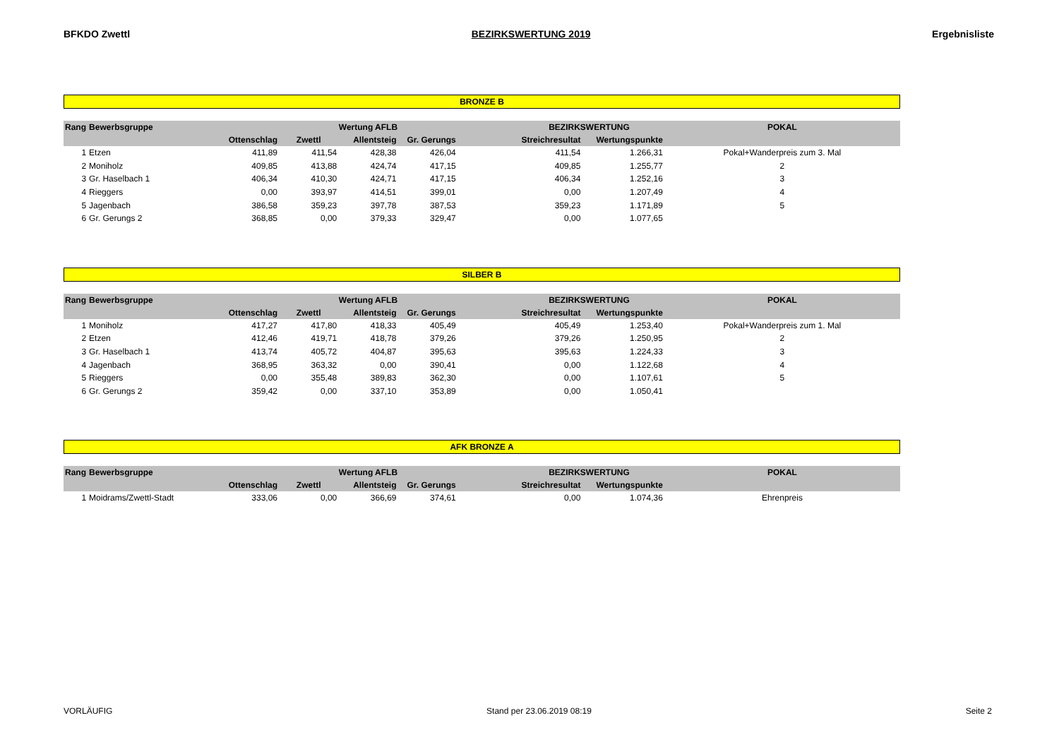BFKDO Zwettl BEZIRKSWERTUNG 2019 Ergebnisliste
BRONZE B
| Rang | Bewerbsgruppe | Wertung AFLB | | | | | BEZIRKSWERTUNG | | POKAL |
| --- | --- | --- | --- | --- | --- | --- | --- | --- | --- |
| | | Ottenschlag | Zwettl | Allentsteig | Gr. Gerungs | | Streichresultat | Wertungspunkte | |
| 1 | Etzen | 411,89 | 411,54 | 428,38 | 426,04 | | 411,54 | 1.266,31 | Pokal+Wanderpreis zum 3. Mal |
| 2 | Moniholz | 409,85 | 413,88 | 424,74 | 417,15 | | 409,85 | 1.255,77 | 2 |
| 3 | Gr. Haselbach 1 | 406,34 | 410,30 | 424,71 | 417,15 | | 406,34 | 1.252,16 | 3 |
| 4 | Rieggers | 0,00 | 393,97 | 414,51 | 399,01 | | 0,00 | 1.207,49 | 4 |
| 5 | Jagenbach | 386,58 | 359,23 | 397,78 | 387,53 | | 359,23 | 1.171,89 | 5 |
| 6 | Gr. Gerungs 2 | 368,85 | 0,00 | 379,33 | 329,47 | | 0,00 | 1.077,65 | |
SILBER B
| Rang | Bewerbsgruppe | Wertung AFLB | | | | | BEZIRKSWERTUNG | | POKAL |
| --- | --- | --- | --- | --- | --- | --- | --- | --- | --- |
| | | Ottenschlag | Zwettl | Allentsteig | Gr. Gerungs | | Streichresultat | Wertungspunkte | |
| 1 | Moniholz | 417,27 | 417,80 | 418,33 | 405,49 | | 405,49 | 1.253,40 | Pokal+Wanderpreis zum 1. Mal |
| 2 | Etzen | 412,46 | 419,71 | 418,78 | 379,26 | | 379,26 | 1.250,95 | 2 |
| 3 | Gr. Haselbach 1 | 413,74 | 405,72 | 404,87 | 395,63 | | 395,63 | 1.224,33 | 3 |
| 4 | Jagenbach | 368,95 | 363,32 | 0,00 | 390,41 | | 0,00 | 1.122,68 | 4 |
| 5 | Rieggers | 0,00 | 355,48 | 389,83 | 362,30 | | 0,00 | 1.107,61 | 5 |
| 6 | Gr. Gerungs 2 | 359,42 | 0,00 | 337,10 | 353,89 | | 0,00 | 1.050,41 | |
AFK BRONZE A
| Rang | Bewerbsgruppe | Wertung AFLB | | | | | BEZIRKSWERTUNG | | POKAL |
| --- | --- | --- | --- | --- | --- | --- | --- | --- | --- |
| | | Ottenschlag | Zwettl | Allentsteig | Gr. Gerungs | | Streichresultat | Wertungspunkte | |
| 1 | Moidrams/Zwettl-Stadt | 333,06 | 0,00 | 366,69 | 374,61 | | 0,00 | 1.074,36 | Ehrenpreis |
VORLÄUFIG Stand per 23.06.2019 08:19 Seite 2